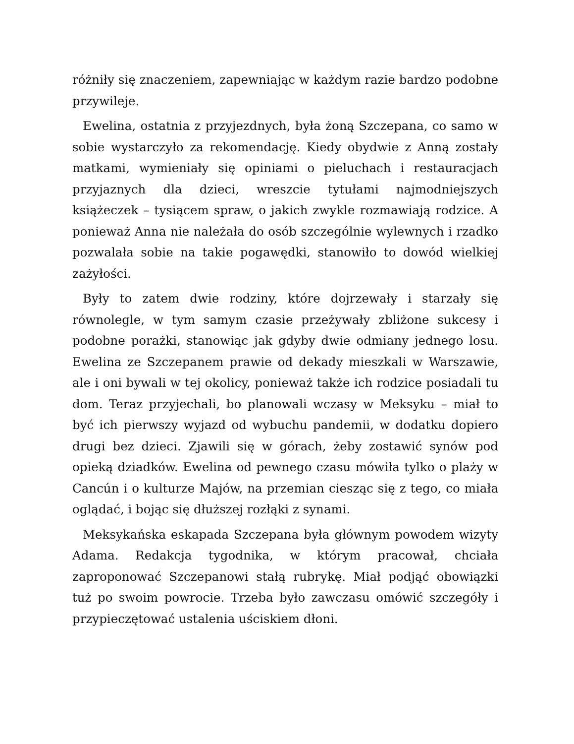różniły się znaczeniem, zapewniając w każdym razie bardzo podobne przywileje.
Ewelina, ostatnia z przyjezdnych, była żoną Szczepana, co samo w sobie wystarczyło za rekomendację. Kiedy obydwie z Anną zostały matkami, wymieniały się opiniami o pieluchach i restauracjach przyjaznych dla dzieci, wreszcie tytułami najmodniejszych książeczek – tysiącem spraw, o jakich zwykle rozmawiają rodzice. A ponieważ Anna nie należała do osób szczególnie wylewnych i rzadko pozwalała sobie na takie pogawędki, stanowiło to dowód wielkiej zażyłości.
Były to zatem dwie rodziny, które dojrzewały i starzały się równolegle, w tym samym czasie przeżywały zbliżone sukcesy i podobne porażki, stanowiąc jak gdyby dwie odmiany jednego losu. Ewelina ze Szczepanem prawie od dekady mieszkali w Warszawie, ale i oni bywali w tej okolicy, ponieważ także ich rodzice posiadali tu dom. Teraz przyjechali, bo planowali wczasy w Meksyku – miał to być ich pierwszy wyjazd od wybuchu pandemii, w dodatku dopiero drugi bez dzieci. Zjawili się w górach, żeby zostawić synów pod opieką dziadków. Ewelina od pewnego czasu mówiła tylko o plaży w Cancún i o kulturze Majów, na przemian ciesząc się z tego, co miała oglądać, i bojąc się dłuższej rozłąki z synami.
Meksykańska eskapada Szczepana była głównym powodem wizyty Adama. Redakcja tygodnika, w którym pracował, chciała zaproponować Szczepanowi stałą rubrykę. Miał podjąć obowiązki tuż po swoim powrocie. Trzeba było zawczasu omówić szczegóły i przypieczętować ustalenia uściskiem dłoni.